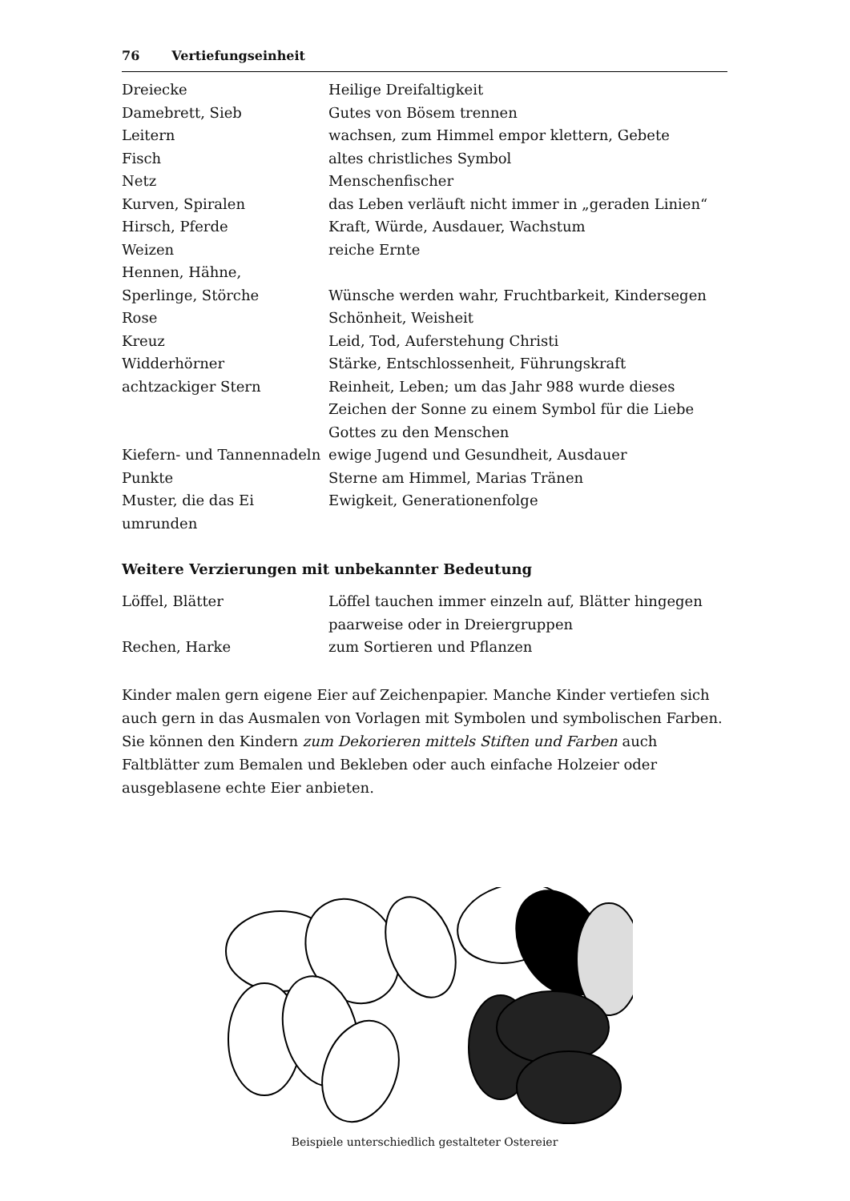76 Vertiefungseinheit
| Dreiecke | Heilige Dreifaltigkeit |
| Damebrett, Sieb | Gutes von Bösem trennen |
| Leitern | wachsen, zum Himmel empor klettern, Gebete |
| Fisch | altes christliches Symbol |
| Netz | Menschenfischer |
| Kurven, Spiralen | das Leben verläuft nicht immer in „geraden Linien“ |
| Hirsch, Pferde | Kraft, Würde, Ausdauer, Wachstum |
| Weizen | reiche Ernte |
| Hennen, Hähne, Sperlinge, Störche | Wünsche werden wahr, Fruchtbarkeit, Kindersegen |
| Rose | Schönheit, Weisheit |
| Kreuz | Leid, Tod, Auferstehung Christi |
| Widderhörner | Stärke, Entschlossenheit, Führungskraft |
| achtzackiger Stern | Reinheit, Leben; um das Jahr 988 wurde dieses Zeichen der Sonne zu einem Symbol für die Liebe Gottes zu den Menschen |
| Kiefern- und Tannennadeln | ewige Jugend und Gesundheit, Ausdauer |
| Punkte | Sterne am Himmel, Marias Tränen |
| Muster, die das Ei umrunden | Ewigkeit, Generationenfolge |
Weitere Verzierungen mit unbekannter Bedeutung
| Löffel, Blätter | Löffel tauchen immer einzeln auf, Blätter hingegen paarweise oder in Dreiergruppen |
| Rechen, Harke | zum Sortieren und Pflanzen |
Kinder malen gern eigene Eier auf Zeichenpapier. Manche Kinder vertiefen sich auch gern in das Ausmalen von Vorlagen mit Symbolen und symbolischen Farben. Sie können den Kindern zum Dekorieren mittels Stiften und Farben auch Faltblätter zum Bemalen und Bekleben oder auch einfache Holzeier oder ausgeblasene echte Eier anbieten.
Beispiele unterschiedlich gestalteter Ostereier